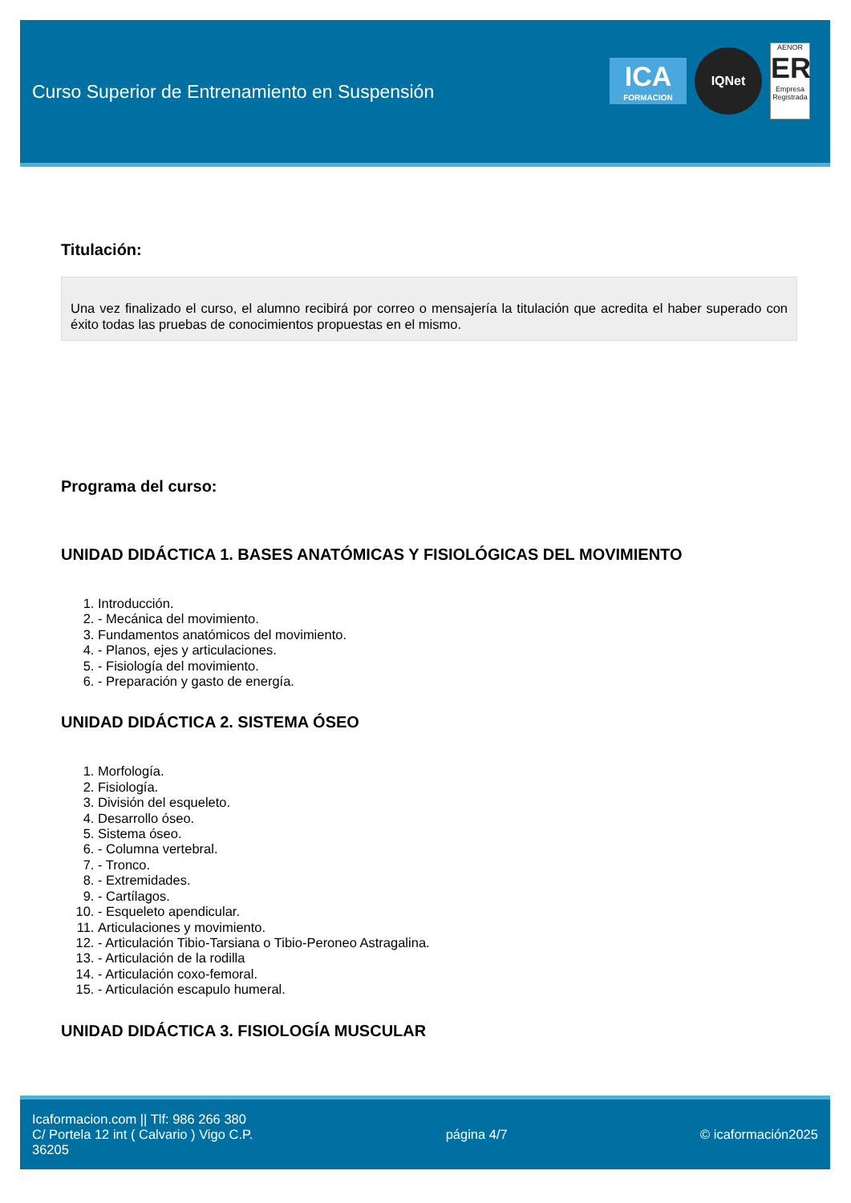Curso Superior de Entrenamiento en Suspensión
ICA
FORMACION
IQNet
AENOR
ER
Empresa Registrada
Titulación:
Una vez finalizado el curso, el alumno recibirá por correo o mensajería la titulación que acredita el haber superado con éxito todas las pruebas de conocimientos propuestas en el mismo.
Programa del curso:
UNIDAD DIDÁCTICA 1. BASES ANATÓMICAS Y FISIOLÓGICAS DEL MOVIMIENTO
1. Introducción.
2. - Mecánica del movimiento.
3. Fundamentos anatómicos del movimiento.
4. - Planos, ejes y articulaciones.
5. - Fisiología del movimiento.
6. - Preparación y gasto de energía.
UNIDAD DIDÁCTICA 2. SISTEMA ÓSEO
1. Morfología.
2. Fisiología.
3. División del esqueleto.
4. Desarrollo óseo.
5. Sistema óseo.
6. - Columna vertebral.
7. - Tronco.
8. - Extremidades.
9. - Cartílagos.
10. - Esqueleto apendicular.
11. Articulaciones y movimiento.
12. - Articulación Tibio-Tarsiana o Tibio-Peroneo Astragalina.
13. - Articulación de la rodilla
14. - Articulación coxo-femoral.
15. - Articulación escapulo humeral.
UNIDAD DIDÁCTICA 3. FISIOLOGÍA MUSCULAR
Icaformacion.com || Tlf: 986 266 380
C/ Portela 12 int ( Calvario ) Vigo C.P.
36205
página 4/7 © icaformación2025